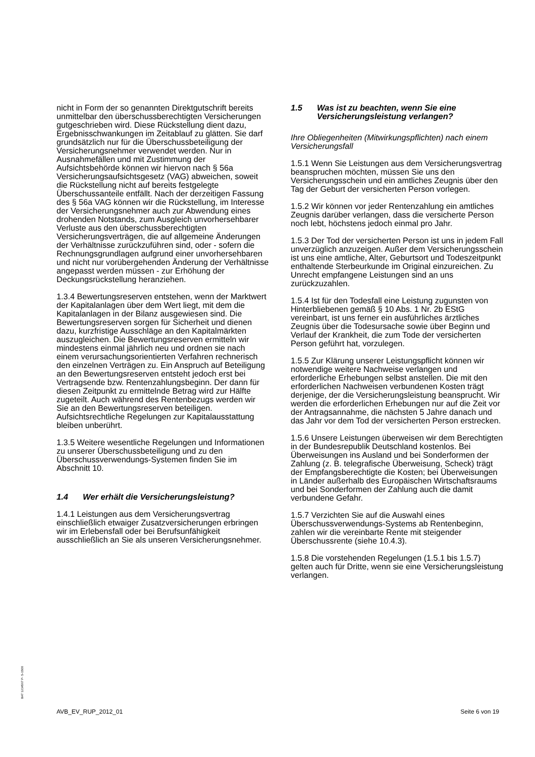nicht in Form der so genannten Direktgutschrift bereits unmittelbar den überschussberechtigten Versicherungen gutgeschrieben wird. Diese Rückstellung dient dazu, Ergebnisschwankungen im Zeitablauf zu glätten. Sie darf grundsätzlich nur für die Überschussbeteiligung der Versicherungsnehmer verwendet werden. Nur in Ausnahmefällen und mit Zustimmung der Aufsichtsbehörde können wir hiervon nach § 56a Versicherungsaufsichtsgesetz (VAG) abweichen, soweit die Rückstellung nicht auf bereits festgelegte Überschussanteile entfällt. Nach der derzeitigen Fassung des § 56a VAG können wir die Rückstellung, im Interesse der Versicherungsnehmer auch zur Abwendung eines drohenden Notstands, zum Ausgleich unvorhersehbarer Verluste aus den überschussberechtigten Versicherungsverträgen, die auf allgemeine Änderungen der Verhältnisse zurückzuführen sind, oder - sofern die Rechnungsgrundlagen aufgrund einer unvorhersehbaren und nicht nur vorübergehenden Änderung der Verhältnisse angepasst werden müssen - zur Erhöhung der Deckungsrückstellung heranziehen.
1.3.4 Bewertungsreserven entstehen, wenn der Marktwert der Kapitalanlagen über dem Wert liegt, mit dem die Kapitalanlagen in der Bilanz ausgewiesen sind. Die Bewertungsreserven sorgen für Sicherheit und dienen dazu, kurzfristige Ausschläge an den Kapitalmärkten auszugleichen. Die Bewertungsreserven ermitteln wir mindestens einmal jährlich neu und ordnen sie nach einem verursachungsorientierten Verfahren rechnerisch den einzelnen Verträgen zu. Ein Anspruch auf Beteiligung an den Bewertungsreserven entsteht jedoch erst bei Vertragsende bzw. Rentenzahlungsbeginn. Der dann für diesen Zeitpunkt zu ermittelnde Betrag wird zur Hälfte zugeteilt. Auch während des Rentenbezugs werden wir Sie an den Bewertungsreserven beteiligen. Aufsichtsrechtliche Regelungen zur Kapitalausstattung bleiben unberührt.
1.3.5 Weitere wesentliche Regelungen und Informationen zu unserer Überschussbeteiligung und zu den Überschussverwendungs-Systemen finden Sie im Abschnitt 10.
1.4 Wer erhält die Versicherungsleistung?
1.4.1 Leistungen aus dem Versicherungsvertrag einschließlich etwaiger Zusatzversicherungen erbringen wir im Erlebensfall oder bei Berufsunfähigkeit ausschließlich an Sie als unseren Versicherungsnehmer.
1.5 Was ist zu beachten, wenn Sie eine Versicherungsleistung verlangen?
Ihre Obliegenheiten (Mitwirkungspflichten) nach einem Versicherungsfall
1.5.1 Wenn Sie Leistungen aus dem Versicherungsvertrag beanspruchen möchten, müssen Sie uns den Versicherungsschein und ein amtliches Zeugnis über den Tag der Geburt der versicherten Person vorlegen.
1.5.2 Wir können vor jeder Rentenzahlung ein amtliches Zeugnis darüber verlangen, dass die versicherte Person noch lebt, höchstens jedoch einmal pro Jahr.
1.5.3 Der Tod der versicherten Person ist uns in jedem Fall unverzüglich anzuzeigen. Außer dem Versicherungsschein ist uns eine amtliche, Alter, Geburtsort und Todeszeitpunkt enthaltende Sterbeurkunde im Original einzureichen. Zu Unrecht empfangene Leistungen sind an uns zurückzuzahlen.
1.5.4 Ist für den Todesfall eine Leistung zugunsten von Hinterbliebenen gemäß § 10 Abs. 1 Nr. 2b EStG vereinbart, ist uns ferner ein ausführliches ärztliches Zeugnis über die Todesursache sowie über Beginn und Verlauf der Krankheit, die zum Tode der versicherten Person geführt hat, vorzulegen.
1.5.5 Zur Klärung unserer Leistungspflicht können wir notwendige weitere Nachweise verlangen und erforderliche Erhebungen selbst anstellen. Die mit den erforderlichen Nachweisen verbundenen Kosten trägt derjenige, der die Versicherungsleistung beansprucht. Wir werden die erforderlichen Erhebungen nur auf die Zeit vor der Antragsannahme, die nächsten 5 Jahre danach und das Jahr vor dem Tod der versicherten Person erstrecken.
1.5.6 Unsere Leistungen überweisen wir dem Berechtigten in der Bundesrepublik Deutschland kostenlos. Bei Überweisungen ins Ausland und bei Sonderformen der Zahlung (z. B. telegrafische Überweisung, Scheck) trägt der Empfangsberechtigte die Kosten; bei Überweisungen in Länder außerhalb des Europäischen Wirtschaftsraums und bei Sonderformen der Zahlung auch die damit verbundene Gefahr.
1.5.7 Verzichten Sie auf die Auswahl eines Überschussverwendungs-Systems ab Rentenbeginn, zahlen wir die vereinbarte Rente mit steigender Überschussrente (siehe 10.4.3).
1.5.8 Die vorstehenden Regelungen (1.5.1 bis 1.5.7) gelten auch für Dritte, wenn sie eine Versicherungsleistung verlangen.
BAT 1234567 P- S-1500
AVB_EV_RUP_2012_01 Seite 6 von 19